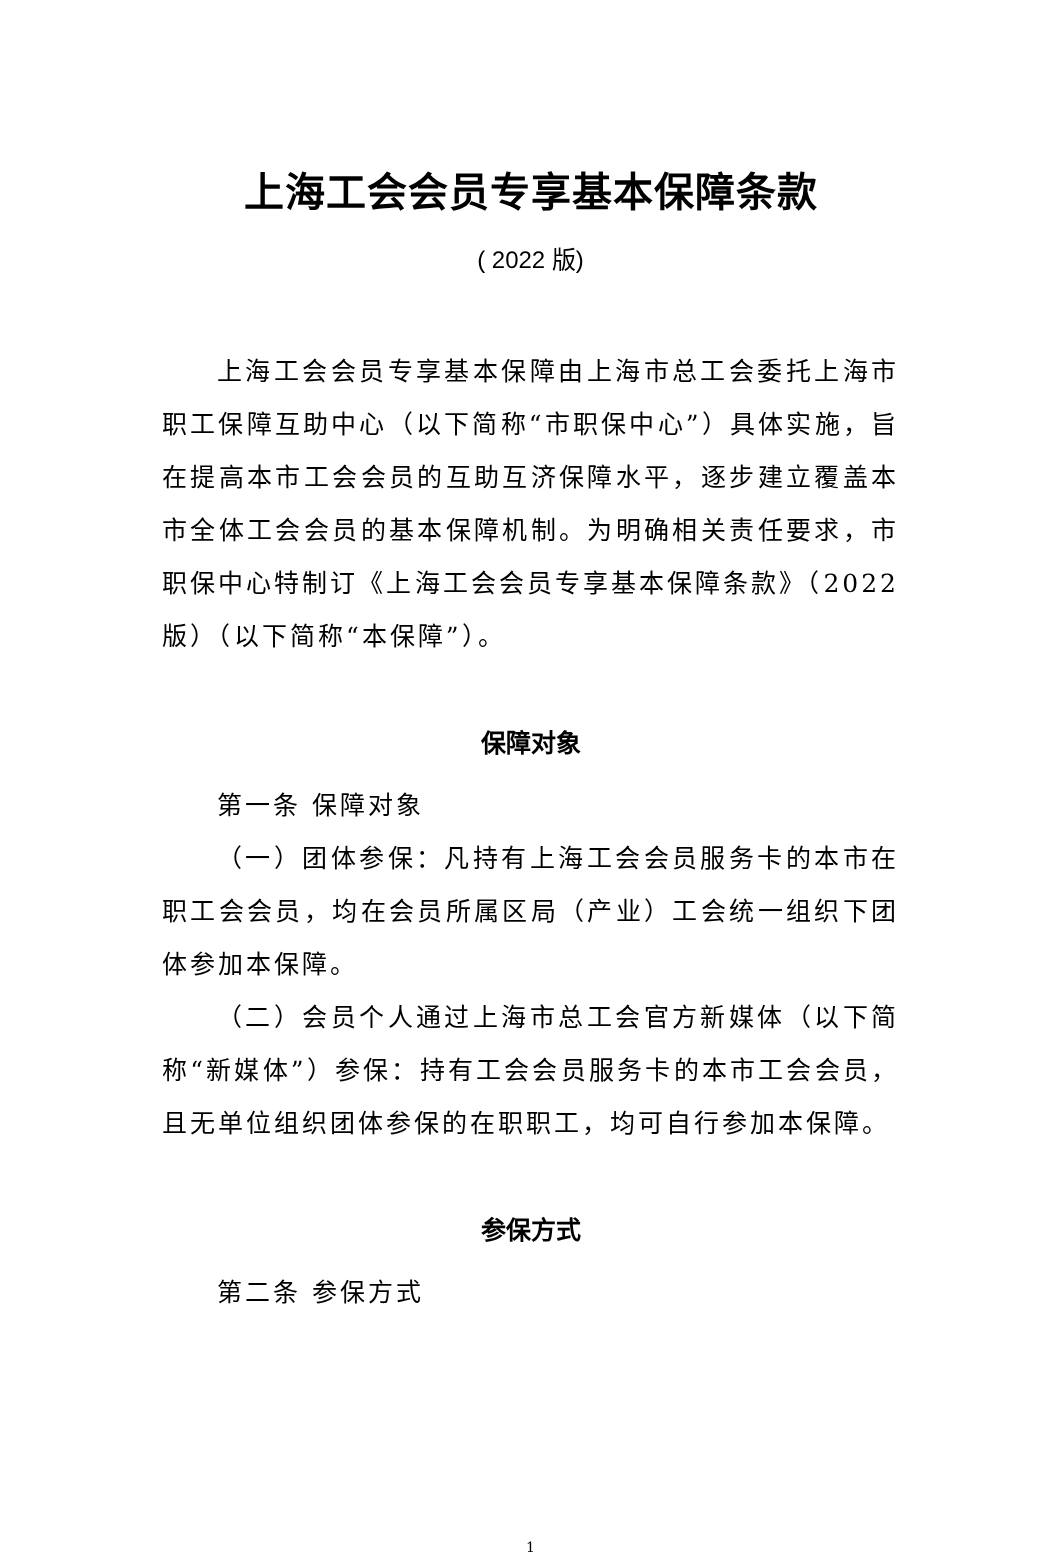上海工会会员专享基本保障条款
( 2022 版)
上海工会会员专享基本保障由上海市总工会委托上海市职工保障互助中心（以下简称“市职保中心”）具体实施，旨在提高本市工会会员的互助互济保障水平，逐步建立覆盖本市全体工会会员的基本保障机制。为明确相关责任要求，市职保中心特制订《上海工会会员专享基本保障条款》（2022版）（以下简称“本保障”）。
保障对象
第一条 保障对象
（一）团体参保：凡持有上海工会会员服务卡的本市在职工会会员，均在会员所属区局（产业）工会统一组织下团体参加本保障。
（二）会员个人通过上海市总工会官方新媒体（以下简称“新媒体”）参保：持有工会会员服务卡的本市工会会员，且无单位组织团体参保的在职职工，均可自行参加本保障。
参保方式
第二条 参保方式
1